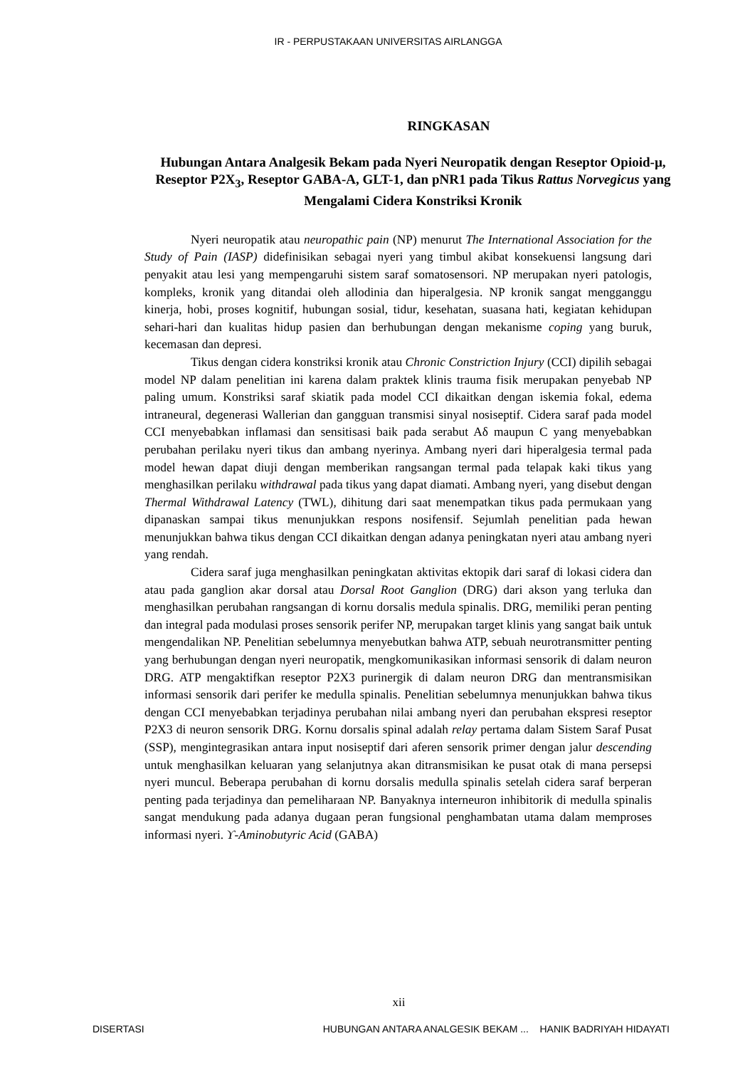IR - PERPUSTAKAAN UNIVERSITAS AIRLANGGA
RINGKASAN
Hubungan Antara Analgesik Bekam pada Nyeri Neuropatik dengan Reseptor Opioid-µ, Reseptor P2X<sub>3</sub>, Reseptor GABA-A, GLT-1, dan pNR1 pada Tikus Rattus Norvegicus yang Mengalami Cidera Konstriksi Kronik
Nyeri neuropatik atau neuropathic pain (NP) menurut The International Association for the Study of Pain (IASP) didefinisikan sebagai nyeri yang timbul akibat konsekuensi langsung dari penyakit atau lesi yang mempengaruhi sistem saraf somatosensori. NP merupakan nyeri patologis, kompleks, kronik yang ditandai oleh allodinia dan hiperalgesia. NP kronik sangat mengganggu kinerja, hobi, proses kognitif, hubungan sosial, tidur, kesehatan, suasana hati, kegiatan kehidupan sehari-hari dan kualitas hidup pasien dan berhubungan dengan mekanisme coping yang buruk, kecemasan dan depresi.
Tikus dengan cidera konstriksi kronik atau Chronic Constriction Injury (CCI) dipilih sebagai model NP dalam penelitian ini karena dalam praktek klinis trauma fisik merupakan penyebab NP paling umum. Konstriksi saraf skiatik pada model CCI dikaitkan dengan iskemia fokal, edema intraneural, degenerasi Wallerian dan gangguan transmisi sinyal nosiseptif. Cidera saraf pada model CCI menyebabkan inflamasi dan sensitisasi baik pada serabut Aδ maupun C yang menyebabkan perubahan perilaku nyeri tikus dan ambang nyerinya. Ambang nyeri dari hiperalgesia termal pada model hewan dapat diuji dengan memberikan rangsangan termal pada telapak kaki tikus yang menghasilkan perilaku withdrawal pada tikus yang dapat diamati. Ambang nyeri, yang disebut dengan Thermal Withdrawal Latency (TWL), dihitung dari saat menempatkan tikus pada permukaan yang dipanaskan sampai tikus menunjukkan respons nosifensif. Sejumlah penelitian pada hewan menunjukkan bahwa tikus dengan CCI dikaitkan dengan adanya peningkatan nyeri atau ambang nyeri yang rendah.
Cidera saraf juga menghasilkan peningkatan aktivitas ektopik dari saraf di lokasi cidera dan atau pada ganglion akar dorsal atau Dorsal Root Ganglion (DRG) dari akson yang terluka dan menghasilkan perubahan rangsangan di kornu dorsalis medula spinalis. DRG, memiliki peran penting dan integral pada modulasi proses sensorik perifer NP, merupakan target klinis yang sangat baik untuk mengendalikan NP. Penelitian sebelumnya menyebutkan bahwa ATP, sebuah neurotransmitter penting yang berhubungan dengan nyeri neuropatik, mengkomunikasikan informasi sensorik di dalam neuron DRG. ATP mengaktifkan reseptor P2X3 purinergik di dalam neuron DRG dan mentransmisikan informasi sensorik dari perifer ke medulla spinalis. Penelitian sebelumnya menunjukkan bahwa tikus dengan CCI menyebabkan terjadinya perubahan nilai ambang nyeri dan perubahan ekspresi reseptor P2X3 di neuron sensorik DRG. Kornu dorsalis spinal adalah relay pertama dalam Sistem Saraf Pusat (SSP), mengintegrasikan antara input nosiseptif dari aferen sensorik primer dengan jalur descending untuk menghasilkan keluaran yang selanjutnya akan ditransmisikan ke pusat otak di mana persepsi nyeri muncul. Beberapa perubahan di kornu dorsalis medulla spinalis setelah cidera saraf berperan penting pada terjadinya dan pemeliharaan NP. Banyaknya interneuron inhibitorik di medulla spinalis sangat mendukung pada adanya dugaan peran fungsional penghambatan utama dalam memproses informasi nyeri. ϒ-Aminobutyric Acid (GABA)
xii
DISERTASI HUBUNGAN ANTARA ANALGESIK BEKAM ... HANIK BADRIYAH HIDAYATI